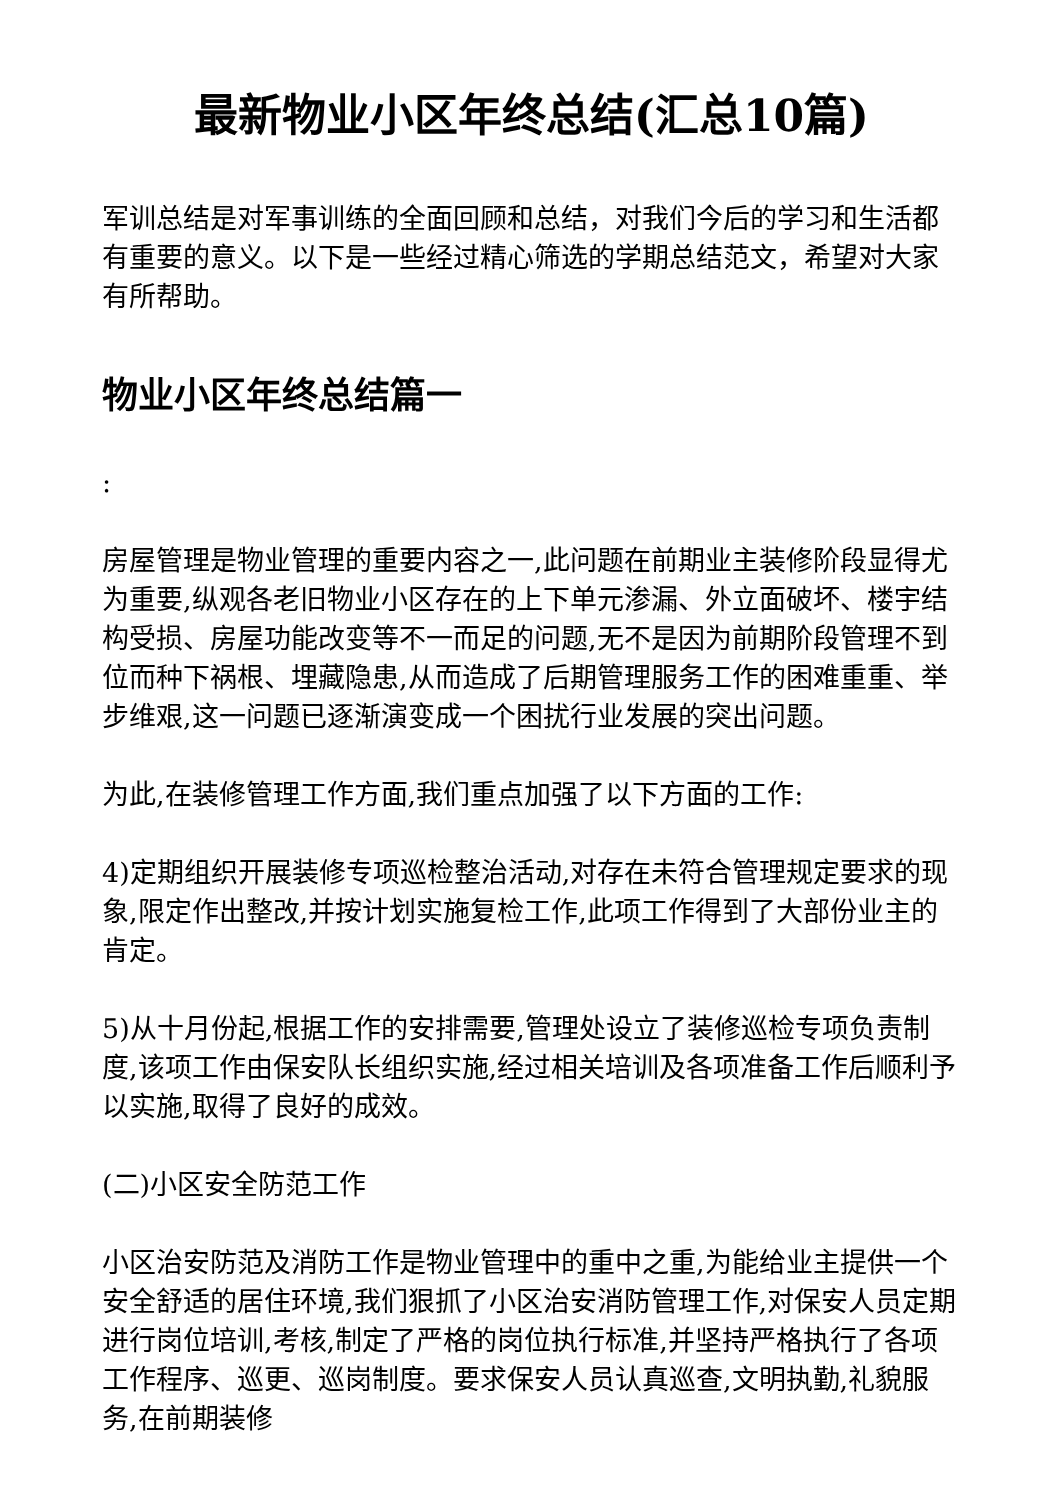最新物业小区年终总结(汇总10篇)
军训总结是对军事训练的全面回顾和总结，对我们今后的学习和生活都有重要的意义。以下是一些经过精心筛选的学期总结范文，希望对大家有所帮助。
物业小区年终总结篇一
:
房屋管理是物业管理的重要内容之一,此问题在前期业主装修阶段显得尤为重要,纵观各老旧物业小区存在的上下单元渗漏、外立面破坏、楼宇结构受损、房屋功能改变等不一而足的问题,无不是因为前期阶段管理不到位而种下祸根、埋藏隐患,从而造成了后期管理服务工作的困难重重、举步维艰,这一问题已逐渐演变成一个困扰行业发展的突出问题。
为此,在装修管理工作方面,我们重点加强了以下方面的工作:
4)定期组织开展装修专项巡检整治活动,对存在未符合管理规定要求的现象,限定作出整改,并按计划实施复检工作,此项工作得到了大部份业主的肯定。
5)从十月份起,根据工作的安排需要,管理处设立了装修巡检专项负责制度,该项工作由保安队长组织实施,经过相关培训及各项准备工作后顺利予以实施,取得了良好的成效。
(二)小区安全防范工作
小区治安防范及消防工作是物业管理中的重中之重,为能给业主提供一个安全舒适的居住环境,我们狠抓了小区治安消防管理工作,对保安人员定期进行岗位培训,考核,制定了严格的岗位执行标准,并坚持严格执行了各项工作程序、巡更、巡岗制度。要求保安人员认真巡查,文明执勤,礼貌服务,在前期装修